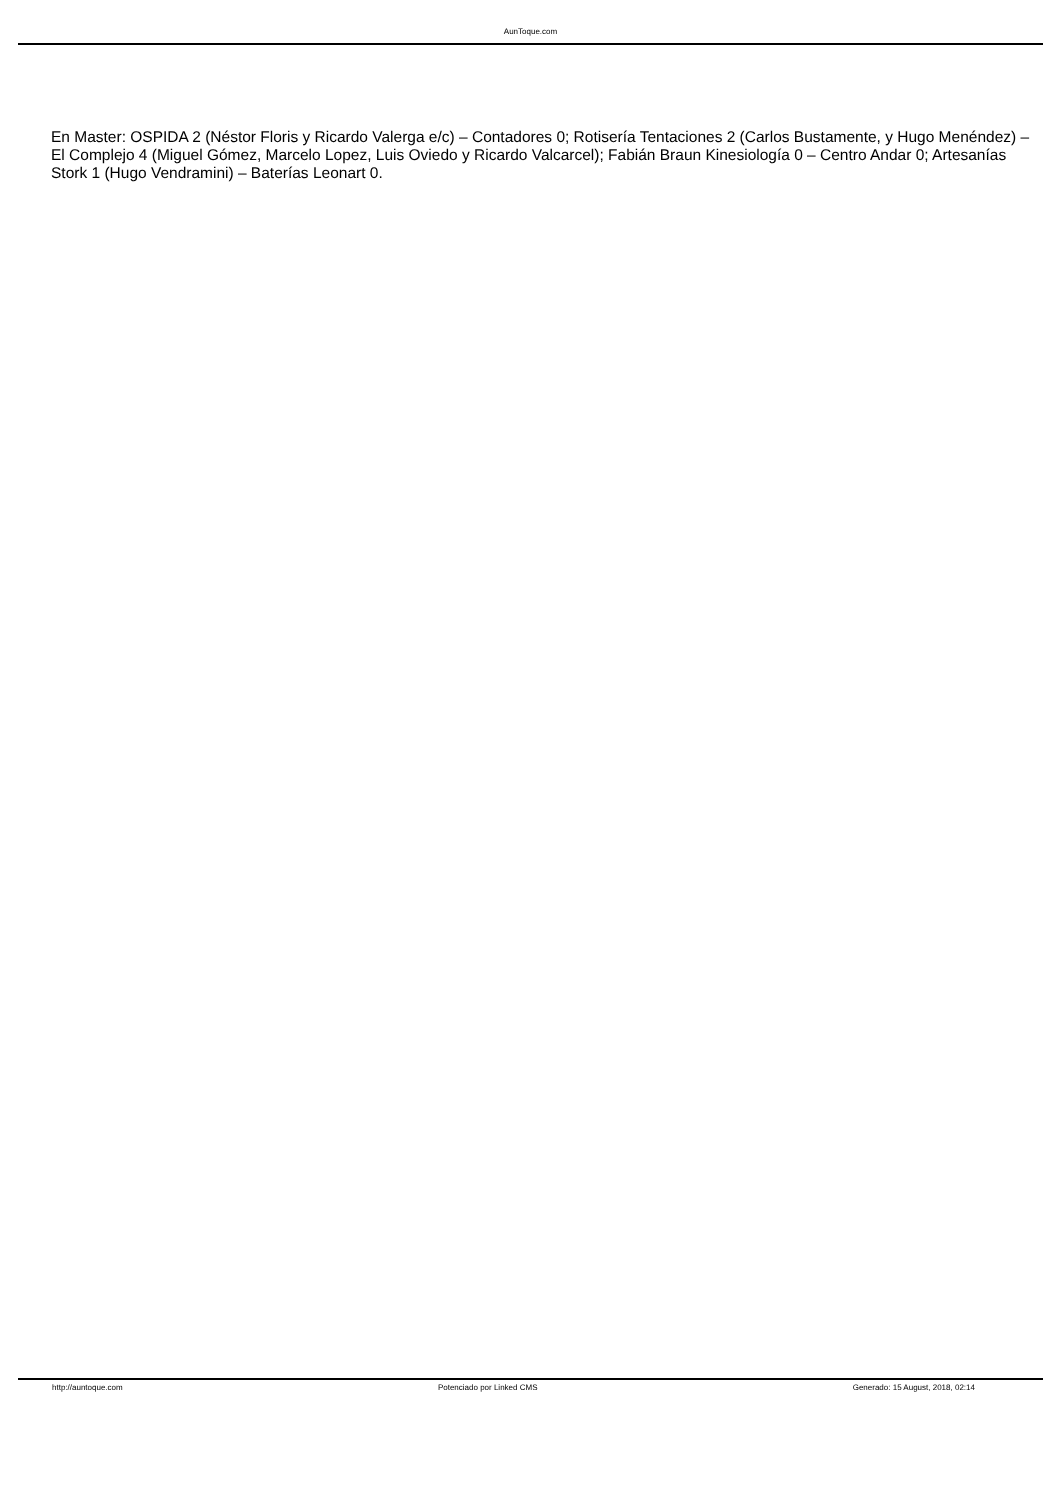AunToque.com
En Master: OSPIDA 2 (Néstor Floris y Ricardo Valerga e/c) – Contadores 0; Rotisería Tentaciones 2 (Carlos Bustamente, y Hugo Menéndez) – El Complejo 4 (Miguel Gómez, Marcelo Lopez, Luis Oviedo y Ricardo Valcarcel); Fabián Braun Kinesiología 0 – Centro Andar 0; Artesanías Stork 1 (Hugo Vendramini) – Baterías Leonart 0.
http://auntoque.com Potenciado por Linked CMS Generado: 15 August, 2018, 02:14